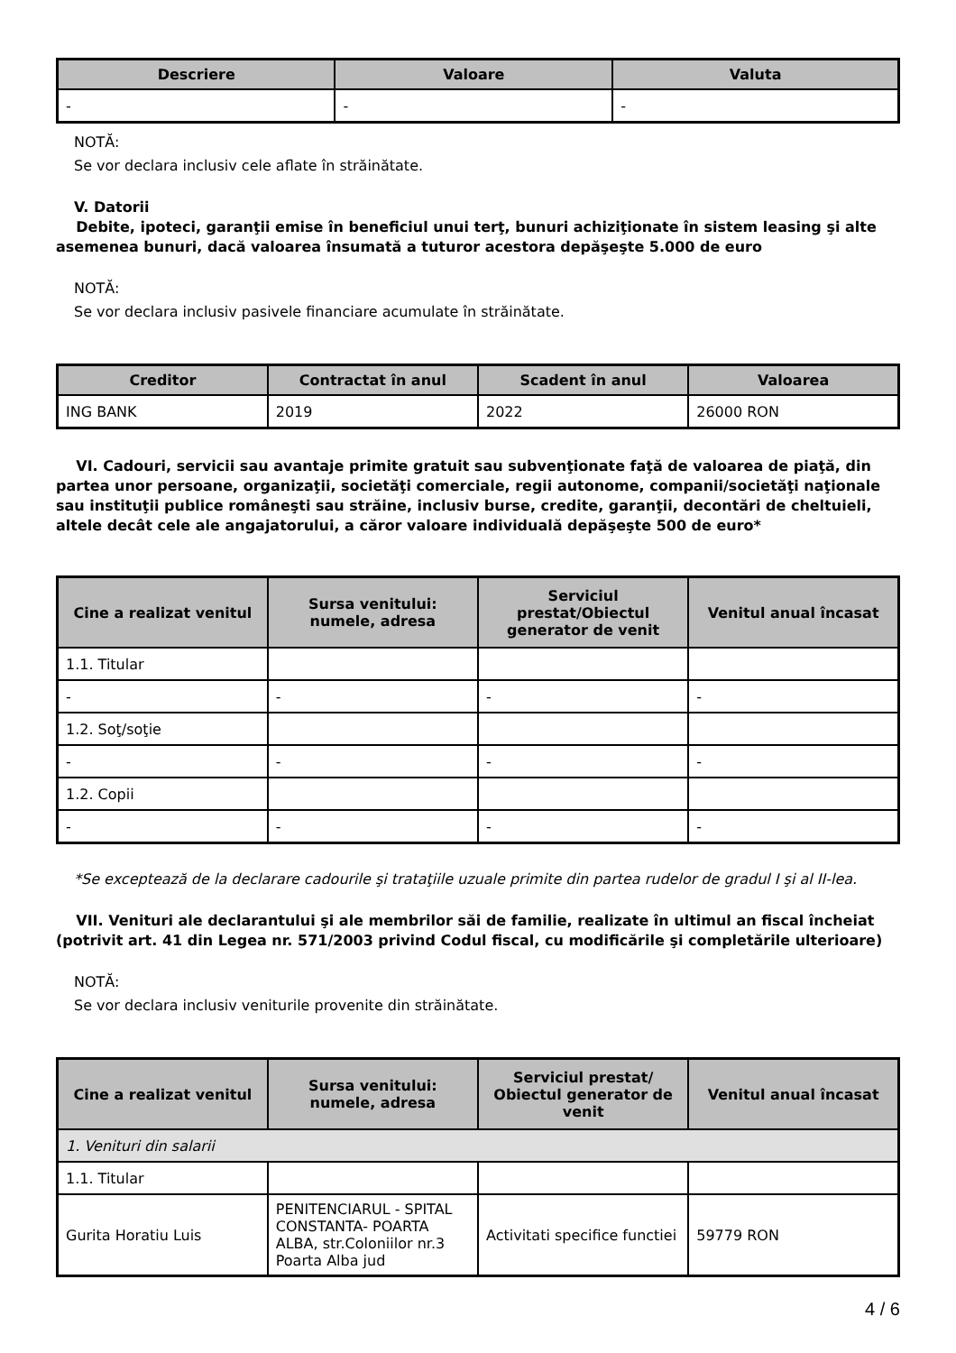| Descriere | Valoare | Valuta |
| --- | --- | --- |
| - | - | - |
NOTĂ:
Se vor declara inclusiv cele aflate în străinătate.
V. Datorii
Debite, ipoteci, garanţii emise în beneficiul unui terţ, bunuri achiziţionate în sistem leasing şi alte asemenea bunuri, dacă valoarea însumată a tuturor acestora depăşeşte 5.000 de euro
NOTĂ:
Se vor declara inclusiv pasivele financiare acumulate în străinătate.
| Creditor | Contractat în anul | Scadent în anul | Valoarea |
| --- | --- | --- | --- |
| ING BANK | 2019 | 2022 | 26000 RON |
VI. Cadouri, servicii sau avantaje primite gratuit sau subvenţionate faţă de valoarea de piaţă, din partea unor persoane, organizaţii, societăţi comerciale, regii autonome, companii/societăţi naţionale sau instituţii publice româneşti sau străine, inclusiv burse, credite, garanţii, decontări de cheltuieli, altele decât cele ale angajatorului, a căror valoare individuală depăşeşte 500 de euro*
| Cine a realizat venitul | Sursa venitului: numele, adresa | Serviciul prestat/Obiectul generator de venit | Venitul anual încasat |
| --- | --- | --- | --- |
| 1.1. Titular | | | |
| - | - | - | - |
| 1.2. Soţ/soţie | | | |
| - | - | - | - |
| 1.2. Copii | | | |
| - | - | - | - |
*Se exceptează de la declarare cadourile şi trataţiile uzuale primite din partea rudelor de gradul I şi al II-lea.
VII. Venituri ale declarantului şi ale membrilor săi de familie, realizate în ultimul an fiscal încheiat (potrivit art. 41 din Legea nr. 571/2003 privind Codul fiscal, cu modificările şi completările ulterioare)
NOTĂ:
Se vor declara inclusiv veniturile provenite din străinătate.
| Cine a realizat venitul | Sursa venitului: numele, adresa | Serviciul prestat/ Obiectul generator de venit | Venitul anual încasat |
| --- | --- | --- | --- |
| 1. Venituri din salarii | | | |
| 1.1. Titular | | | |
| Gurita Horatiu Luis | PENITENCIARUL - SPITAL CONSTANTA- POARTA ALBA, str.Coloniilor nr.3 Poarta Alba jud | Activitati specifice functiei | 59779 RON |
4 / 6